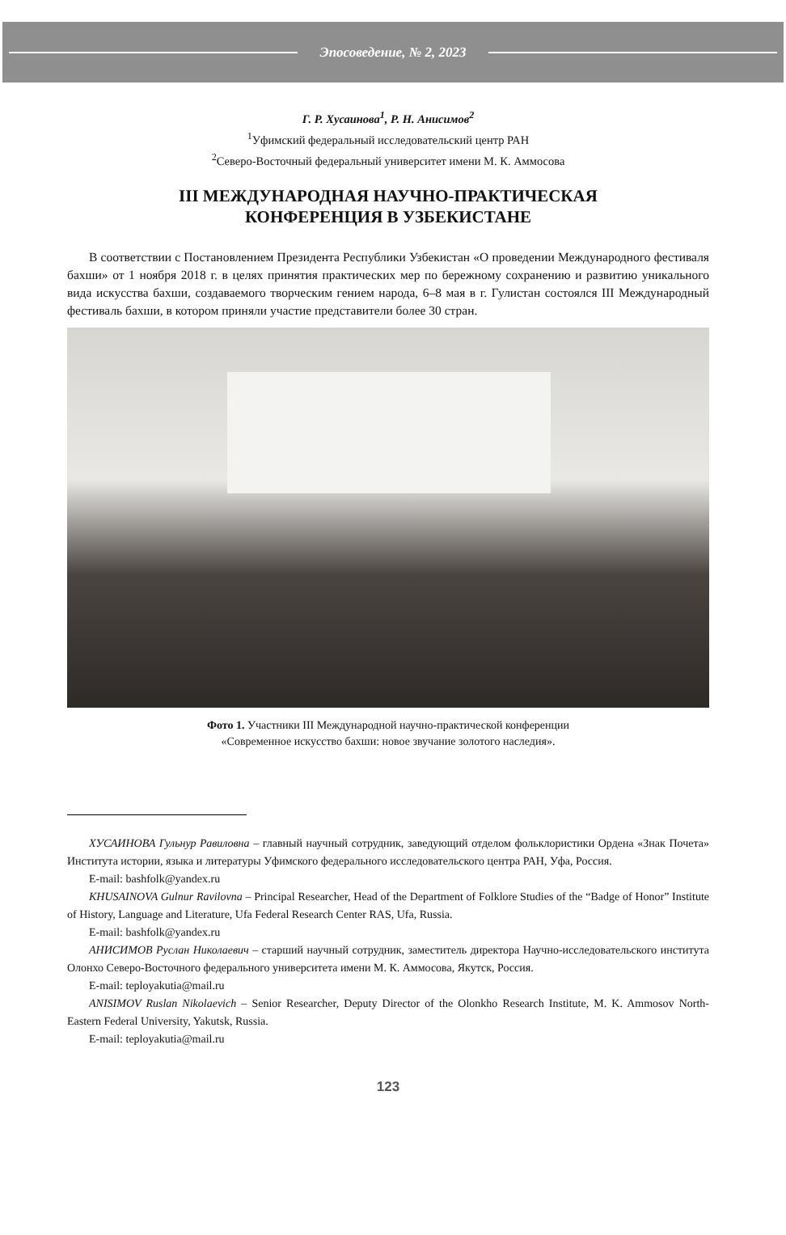Эпосоведение, № 2, 2023
Г. Р. Хусаинова<sup>1</sup>, Р. Н. Анисимов<sup>2</sup>
<sup>1</sup> Уфимский федеральный исследовательский центр РАН
<sup>2</sup> Северо-Восточный федеральный университет имени М. К. Аммосова
III МЕЖДУНАРОДНАЯ НАУЧНО-ПРАКТИЧЕСКАЯ
КОНФЕРЕНЦИЯ В УЗБЕКИСТАНЕ
В соответствии с Постановлением Президента Республики Узбекистан «О проведении Международного фестиваля бахши» от 1 ноября 2018 г. в целях принятия практических мер по бережному сохранению и развитию уникального вида искусства бахши, создаваемого творческим гением народа, 6–8 мая в г. Гулистан состоялся III Международный фестиваль бахши, в котором приняли участие представители более 30 стран.
Фото 1. Участники III Международной научно-практической конференции
«Современное искусство бахши: новое звучание золотого наследия».
ХУСАИНОВА Гульнур Равиловна – главный научный сотрудник, заведующий отделом фольклористики Ордена «Знак Почета» Института истории, языка и литературы Уфимского федерального исследовательского центра РАН, Уфа, Россия.
E-mail: bashfolk@yandex.ru
KHUSAINOVA Gulnur Ravilovna – Principal Researcher, Head of the Department of Folklore Studies of the “Badge of Honor” Institute of History, Language and Literature, Ufa Federal Research Center RAS, Ufa, Russia.
E-mail: bashfolk@yandex.ru
АНИСИМОВ Руслан Николаевич – старший научный сотрудник, заместитель директора Научно-исследовательского института Олонхо Северо-Восточного федерального университета имени М. К. Аммосова, Якутск, Россия.
E-mail: teployakutia@mail.ru
ANISIMOV Ruslan Nikolaevich – Senior Researcher, Deputy Director of the Olonkho Research Institute, M. K. Ammosov North-Eastern Federal University, Yakutsk, Russia.
E-mail: teployakutia@mail.ru
123